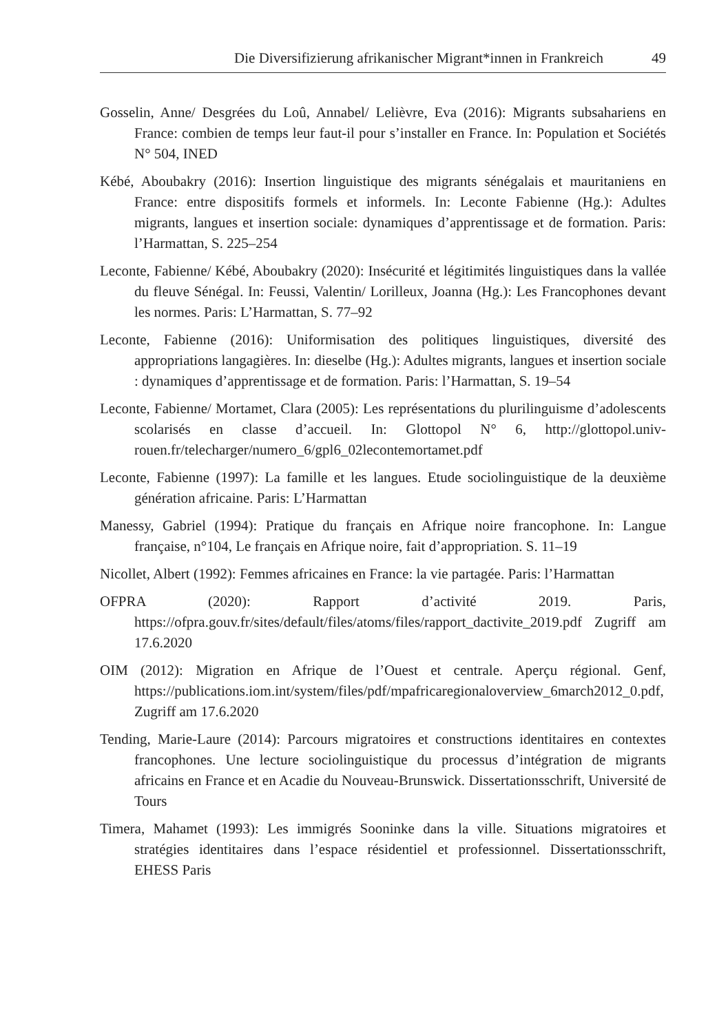Die Diversifizierung afrikanischer Migrant*innen in Frankreich 49
Gosselin, Anne/ Desgrées du Loû, Annabel/ Lelièvre, Eva (2016): Migrants subsahariens en France: combien de temps leur faut-il pour s’installer en France. In: Population et Sociétés N° 504, INED
Kébé, Aboubakry (2016): Insertion linguistique des migrants sénégalais et mauritaniens en France: entre dispositifs formels et informels. In: Leconte Fabienne (Hg.): Adultes migrants, langues et insertion sociale: dynamiques d’apprentissage et de formation. Paris: l’Harmattan, S. 225–254
Leconte, Fabienne/ Kébé, Aboubakry (2020): Insécurité et légitimités linguistiques dans la vallée du fleuve Sénégal. In: Feussi, Valentin/ Lorilleux, Joanna (Hg.): Les Francophones devant les normes. Paris: L’Harmattan, S. 77–92
Leconte, Fabienne (2016): Uniformisation des politiques linguistiques, diversité des appropriations langagières. In: dieselbe (Hg.): Adultes migrants, langues et insertion sociale : dynamiques d’apprentissage et de formation. Paris: l’Harmattan, S. 19–54
Leconte, Fabienne/ Mortamet, Clara (2005): Les représentations du plurilinguisme d’adolescents scolarisés en classe d’accueil. In: Glottopol N° 6, http://glottopol.univ-rouen.fr/telecharger/numero_6/gpl6_02lecontemortamet.pdf
Leconte, Fabienne (1997): La famille et les langues. Etude sociolinguistique de la deuxième génération africaine. Paris: L’Harmattan
Manessy, Gabriel (1994): Pratique du français en Afrique noire francophone. In: Langue française, n°104, Le français en Afrique noire, fait d’appropriation. S. 11–19
Nicollet, Albert (1992): Femmes africaines en France: la vie partagée. Paris: l’Harmattan
OFPRA (2020): Rapport d’activité 2019. Paris, https://ofpra.gouv.fr/sites/default/files/atoms/files/rapport_dactivite_2019.pdf Zugriff am 17.6.2020
OIM (2012): Migration en Afrique de l’Ouest et centrale. Aperçu régional. Genf, https://publications.iom.int/system/files/pdf/mpafricaregionaloverview_6march2012_0.pdf, Zugriff am 17.6.2020
Tending, Marie-Laure (2014): Parcours migratoires et constructions identitaires en contextes francophones. Une lecture sociolinguistique du processus d’intégration de migrants africains en France et en Acadie du Nouveau-Brunswick. Dissertationsschrift, Université de Tours
Timera, Mahamet (1993): Les immigrés Sooninke dans la ville. Situations migratoires et stratégies identitaires dans l’espace résidentiel et professionnel. Dissertationsschrift, EHESS Paris